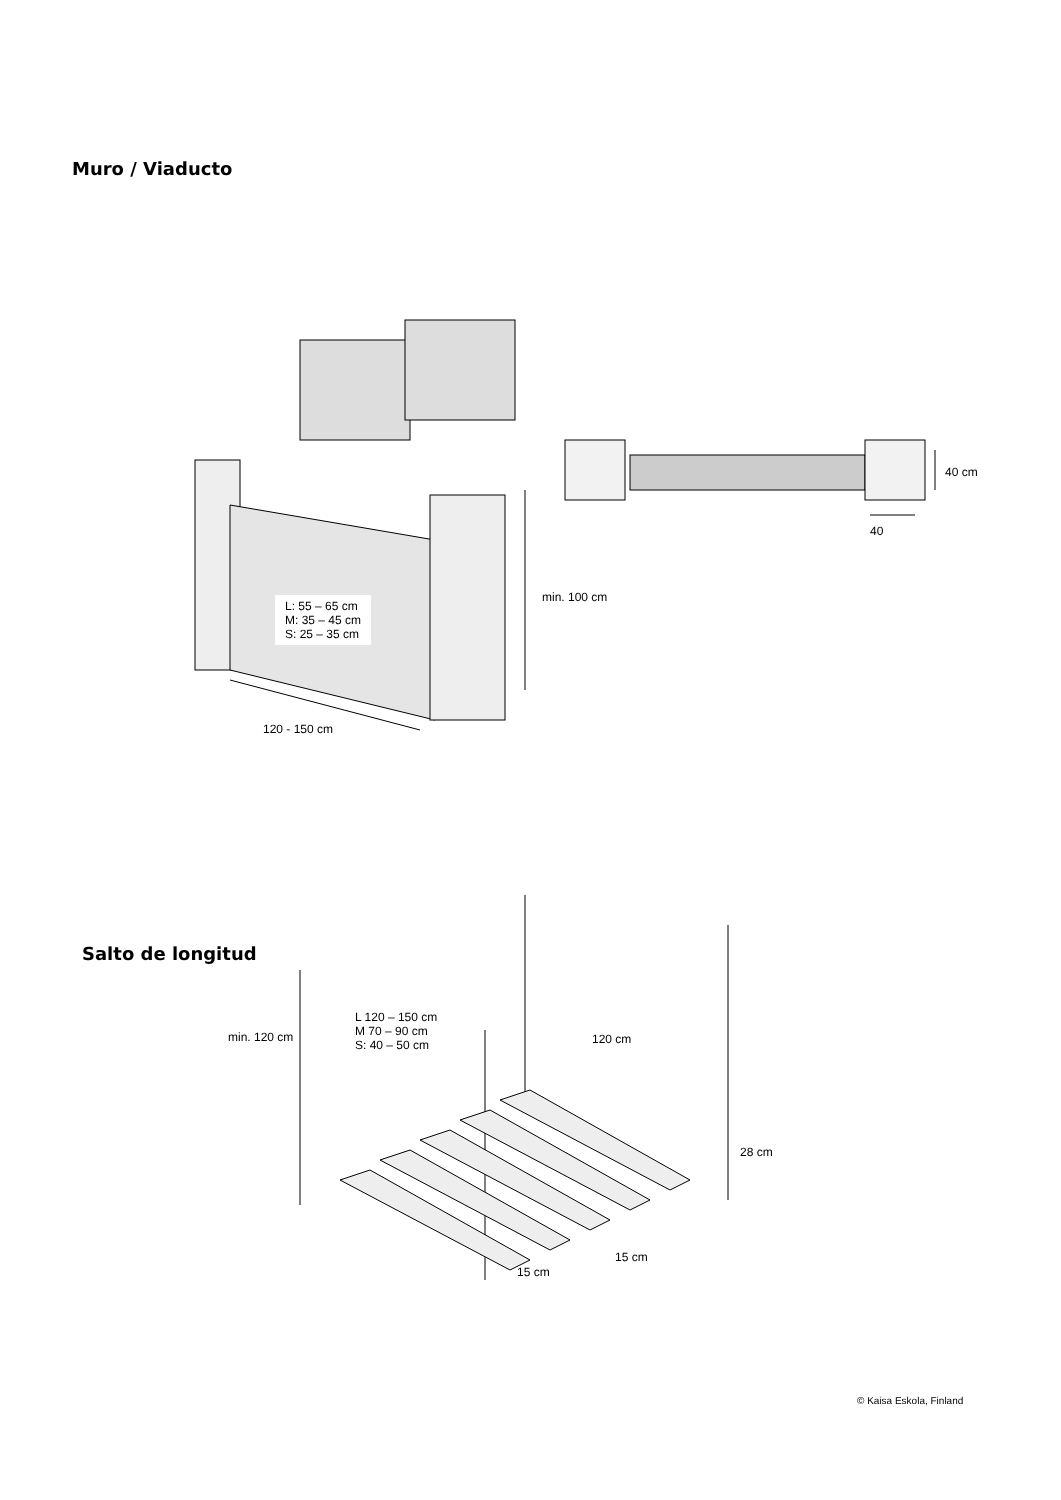Muro / Viaducto
L: 55 – 65 cm
M: 35 – 45 cm
S: 25 – 35 cm
min. 100 cm
40 cm
40
120 - 150 cm
Salto de longitud
L 120 – 150 cm
M 70 – 90 cm
S: 40 – 50 cm
min. 120 cm 120 cm
28 cm
15 cm
15 cm
© Kaisa Eskola, Finland